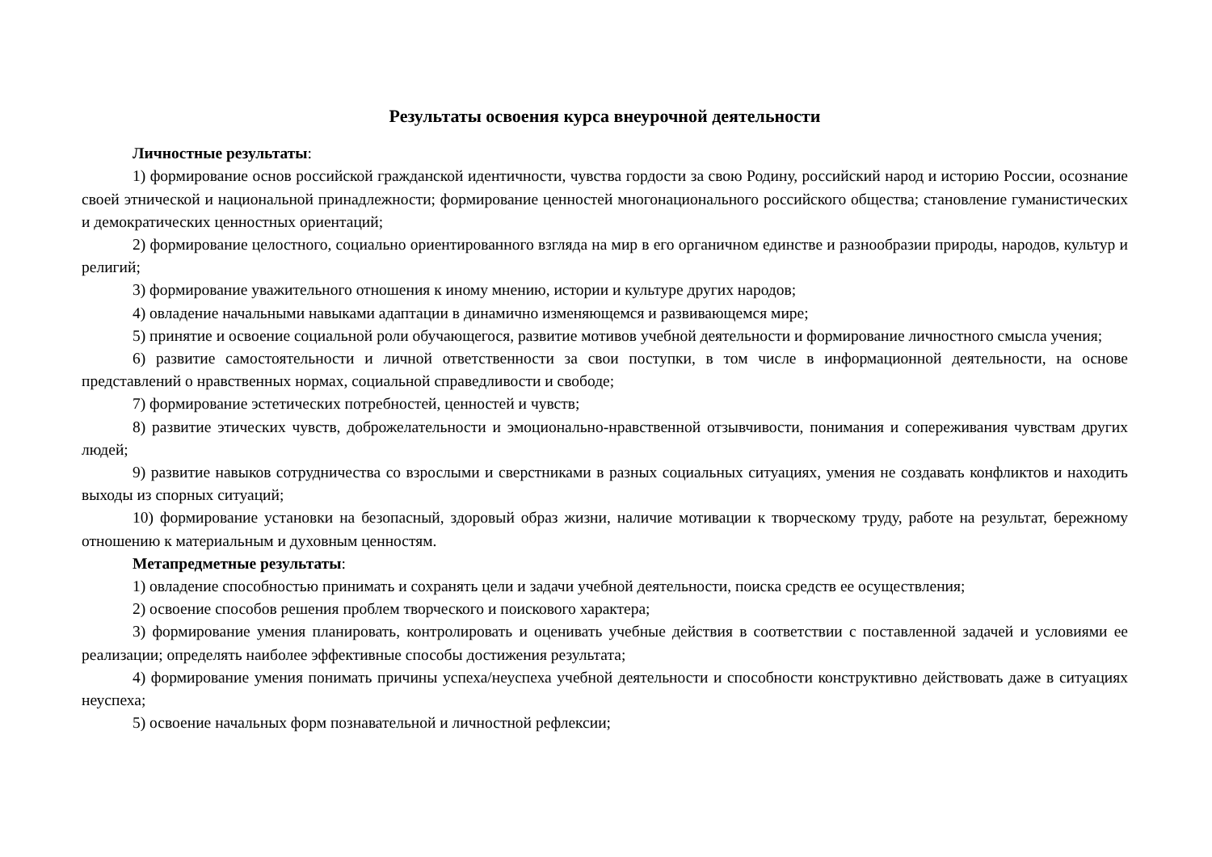Результаты освоения курса внеурочной деятельности
Личностные результаты:
1) формирование основ российской гражданской идентичности, чувства гордости за свою Родину, российский народ и историю России, осознание своей этнической и национальной принадлежности; формирование ценностей многонационального российского общества; становление гуманистических и демократических ценностных ориентаций;
2) формирование целостного, социально ориентированного взгляда на мир в его органичном единстве и разнообразии природы, народов, культур и религий;
3) формирование уважительного отношения к иному мнению, истории и культуре других народов;
4) овладение начальными навыками адаптации в динамично изменяющемся и развивающемся мире;
5) принятие и освоение социальной роли обучающегося, развитие мотивов учебной деятельности и формирование личностного смысла учения;
6) развитие самостоятельности и личной ответственности за свои поступки, в том числе в информационной деятельности, на основе представлений о нравственных нормах, социальной справедливости и свободе;
7) формирование эстетических потребностей, ценностей и чувств;
8) развитие этических чувств, доброжелательности и эмоционально-нравственной отзывчивости, понимания и сопереживания чувствам других людей;
9) развитие навыков сотрудничества со взрослыми и сверстниками в разных социальных ситуациях, умения не создавать конфликтов и находить выходы из спорных ситуаций;
10) формирование установки на безопасный, здоровый образ жизни, наличие мотивации к творческому труду, работе на результат, бережному отношению к материальным и духовным ценностям.
Метапредметные результаты:
1) овладение способностью принимать и сохранять цели и задачи учебной деятельности, поиска средств ее осуществления;
2) освоение способов решения проблем творческого и поискового характера;
3) формирование умения планировать, контролировать и оценивать учебные действия в соответствии с поставленной задачей и условиями ее реализации; определять наиболее эффективные способы достижения результата;
4) формирование умения понимать причины успеха/неуспеха учебной деятельности и способности конструктивно действовать даже в ситуациях неуспеха;
5) освоение начальных форм познавательной и личностной рефлексии;